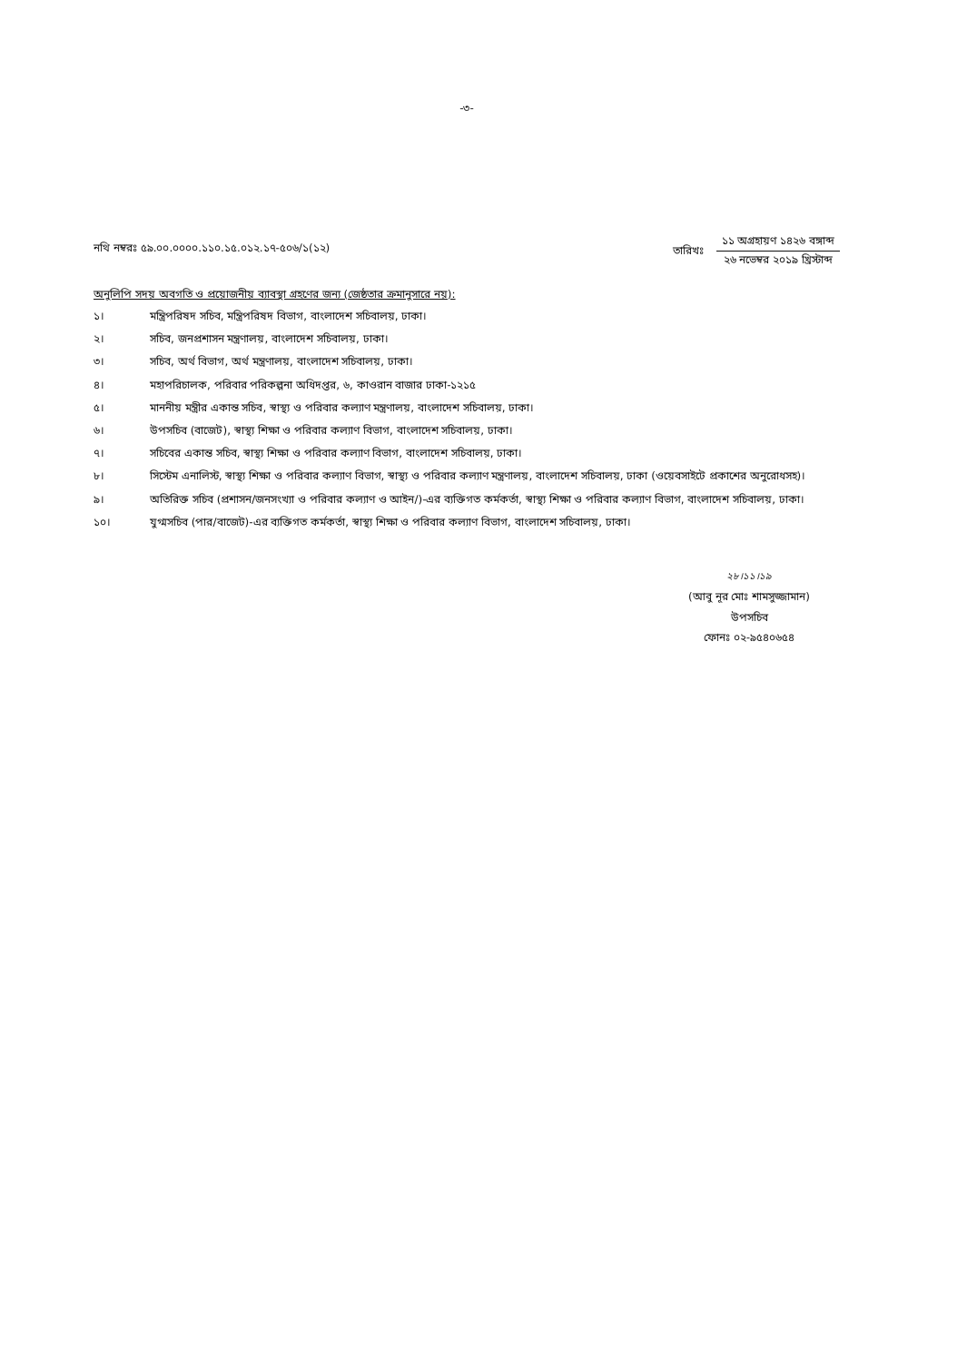-৩-
নথি নম্বরঃ ৫৯.০০.০০০০.১১০.১৫.০১২.১৭-৫০৬/১(১২)
তারিখঃ
১১ অগ্রহায়ণ ১৪২৬ বঙ্গাব্দ
২৬ নভেম্বর ২০১৯ খ্রিস্টাব্দ
অনুলিপি সদয় অবগতি ও প্রয়োজনীয় ব্যাবস্থা গ্রহণের জন্য (জেষ্ঠতার ক্রমানুসারে নয়):
১। মন্ত্রিপরিষদ সচিব, মন্ত্রিপরিষদ বিভাগ, বাংলাদেশ সচিবালয়, ঢাকা।
২। সচিব, জনপ্রশাসন মন্ত্রণালয়, বাংলাদেশ সচিবালয়, ঢাকা।
৩। সচিব, অর্থ বিভাগ, অর্থ মন্ত্রণালয়, বাংলাদেশ সচিবালয়, ঢাকা।
৪। মহাপরিচালক, পরিবার পরিকল্পনা অধিদপ্তর, ৬, কাওরান বাজার ঢাকা-১২১৫
৫। মাননীয় মন্ত্রীর একান্ত সচিব, স্বাস্থ্য ও পরিবার কল্যাণ মন্ত্রণালয়, বাংলাদেশ সচিবালয়, ঢাকা।
৬। উপসচিব (বাজেট), স্বাস্থ্য শিক্ষা ও পরিবার কল্যাণ বিভাগ, বাংলাদেশ সচিবালয়, ঢাকা।
৭। সচিবের একান্ত সচিব, স্বাস্থ্য শিক্ষা ও পরিবার কল্যাণ বিভাগ, বাংলাদেশ সচিবালয়, ঢাকা।
৮। সিস্টেম এনালিস্ট, স্বাস্থ্য শিক্ষা ও পরিবার কল্যাণ বিভাগ, স্বাস্থ্য ও পরিবার কল্যাণ মন্ত্রণালয়, বাংলাদেশ সচিবালয়, ঢাকা (ওয়েবসাইটে প্রকাশের অনুরোধসহ)।
৯। অতিরিক্ত সচিব (প্রশাসন/জনসংখ্যা ও পরিবার কল্যাণ ও আইন/)-এর ব্যক্তিগত কর্মকর্তা, স্বাস্থ্য শিক্ষা ও পরিবার কল্যাণ বিভাগ, বাংলাদেশ সচিবালয়, ঢাকা।
১০। যুগ্মসচিব (পার/বাজেট)-এর ব্যক্তিগত কর্মকর্তা, স্বাস্থ্য শিক্ষা ও পরিবার কল্যাণ বিভাগ, বাংলাদেশ সচিবালয়, ঢাকা।
২৮।১১।১৯
(আবু নূর মোঃ শামসুজ্জামান)
উপসচিব
ফোনঃ ০২-৯৫৪০৬৫৪